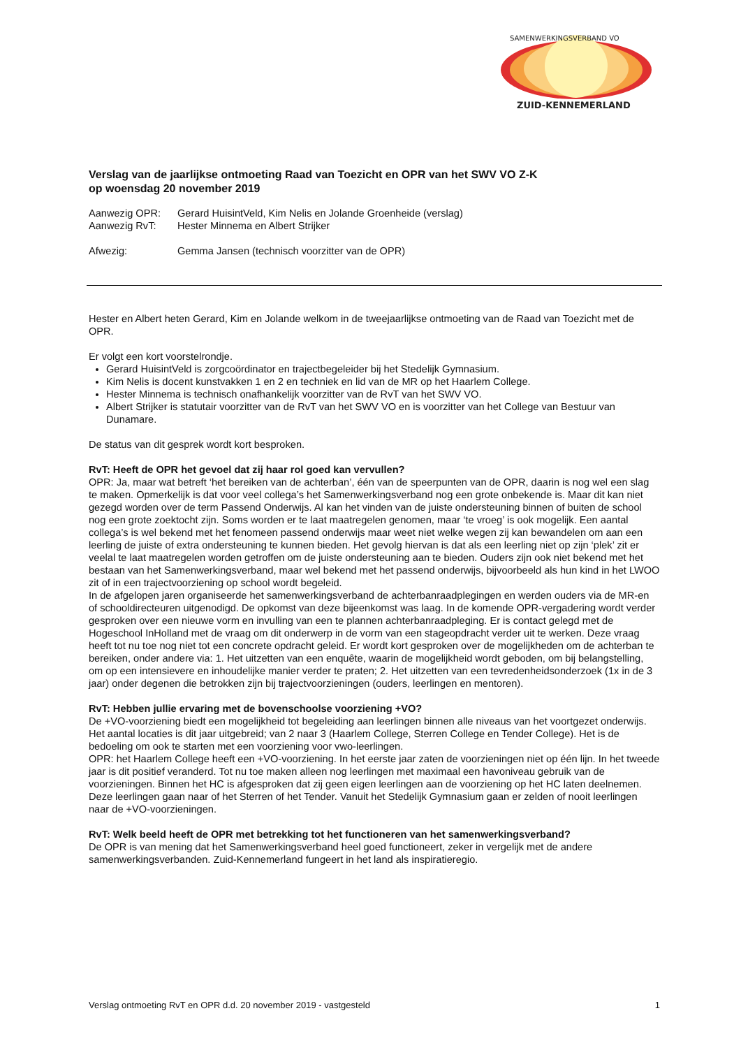SAMENWERKINGSVERBAND VO
ZUID-KENNEMERLAND
Verslag van de jaarlijkse ontmoeting Raad van Toezicht en OPR van het SWV VO Z-K
op woensdag 20 november 2019
Aanwezig OPR: Gerard HuisintVeld, Kim Nelis en Jolande Groenheide (verslag)
Aanwezig RvT: Hester Minnema en Albert Strijker
Afwezig: Gemma Jansen (technisch voorzitter van de OPR)
Hester en Albert heten Gerard, Kim en Jolande welkom in de tweejaarlijkse ontmoeting van de Raad van Toezicht met de OPR.
Er volgt een kort voorstelrondje.
Gerard HuisintVeld is zorgcoördinator en trajectbegeleider bij het Stedelijk Gymnasium.
Kim Nelis is docent kunstvakken 1 en 2 en techniek en lid van de MR op het Haarlem College.
Hester Minnema is technisch onafhankelijk voorzitter van de RvT van het SWV VO.
Albert Strijker is statutair voorzitter van de RvT van het SWV VO en is voorzitter van het College van Bestuur van Dunamare.
De status van dit gesprek wordt kort besproken.
RvT: Heeft de OPR het gevoel dat zij haar rol goed kan vervullen?
OPR: Ja, maar wat betreft ‘het bereiken van de achterban’, één van de speerpunten van de OPR, daarin is nog wel een slag te maken. Opmerkelijk is dat voor veel collega’s het Samenwerkingsverband nog een grote onbekende is. Maar dit kan niet gezegd worden over de term Passend Onderwijs. Al kan het vinden van de juiste ondersteuning binnen of buiten de school nog een grote zoektocht zijn. Soms worden er te laat maatregelen genomen, maar ‘te vroeg’ is ook mogelijk. Een aantal collega’s is wel bekend met het fenomeen passend onderwijs maar weet niet welke wegen zij kan bewandelen om aan een leerling de juiste of extra ondersteuning te kunnen bieden. Het gevolg hiervan is dat als een leerling niet op zijn ‘plek’ zit er veelal te laat maatregelen worden getroffen om de juiste ondersteuning aan te bieden. Ouders zijn ook niet bekend met het bestaan van het Samenwerkingsverband, maar wel bekend met het passend onderwijs, bijvoorbeeld als hun kind in het LWOO zit of in een trajectvoorziening op school wordt begeleid.
In de afgelopen jaren organiseerde het samenwerkingsverband de achterbanraadplegingen en werden ouders via de MR-en of schooldirecteuren uitgenodigd. De opkomst van deze bijeenkomst was laag. In de komende OPR-vergadering wordt verder gesproken over een nieuwe vorm en invulling van een te plannen achterbanraadpleging. Er is contact gelegd met de Hogeschool InHolland met de vraag om dit onderwerp in de vorm van een stageopdracht verder uit te werken. Deze vraag heeft tot nu toe nog niet tot een concrete opdracht geleid. Er wordt kort gesproken over de mogelijkheden om de achterban te bereiken, onder andere via: 1. Het uitzetten van een enquête, waarin de mogelijkheid wordt geboden, om bij belangstelling, om op een intensievere en inhoudelijke manier verder te praten; 2. Het uitzetten van een tevredenheidsonderzoek (1x in de 3 jaar) onder degenen die betrokken zijn bij trajectvoorzieningen (ouders, leerlingen en mentoren).
RvT: Hebben jullie ervaring met de bovenschoolse voorziening +VO?
De +VO-voorziening biedt een mogelijkheid tot begeleiding aan leerlingen binnen alle niveaus van het voortgezet onderwijs. Het aantal locaties is dit jaar uitgebreid; van 2 naar 3 (Haarlem College, Sterren College en Tender College). Het is de bedoeling om ook te starten met een voorziening voor vwo-leerlingen.
OPR: het Haarlem College heeft een +VO-voorziening. In het eerste jaar zaten de voorzieningen niet op één lijn. In het tweede jaar is dit positief veranderd. Tot nu toe maken alleen nog leerlingen met maximaal een havoniveau gebruik van de voorzieningen. Binnen het HC is afgesproken dat zij geen eigen leerlingen aan de voorziening op het HC laten deelnemen. Deze leerlingen gaan naar of het Sterren of het Tender. Vanuit het Stedelijk Gymnasium gaan er zelden of nooit leerlingen naar de +VO-voorzieningen.
RvT: Welk beeld heeft de OPR met betrekking tot het functioneren van het samenwerkingsverband?
De OPR is van mening dat het Samenwerkingsverband heel goed functioneert, zeker in vergelijk met de andere samenwerkingsverbanden. Zuid-Kennemerland fungeert in het land als inspiratieregio.
Verslag ontmoeting RvT en OPR d.d. 20 november 2019 - vastgesteld 1